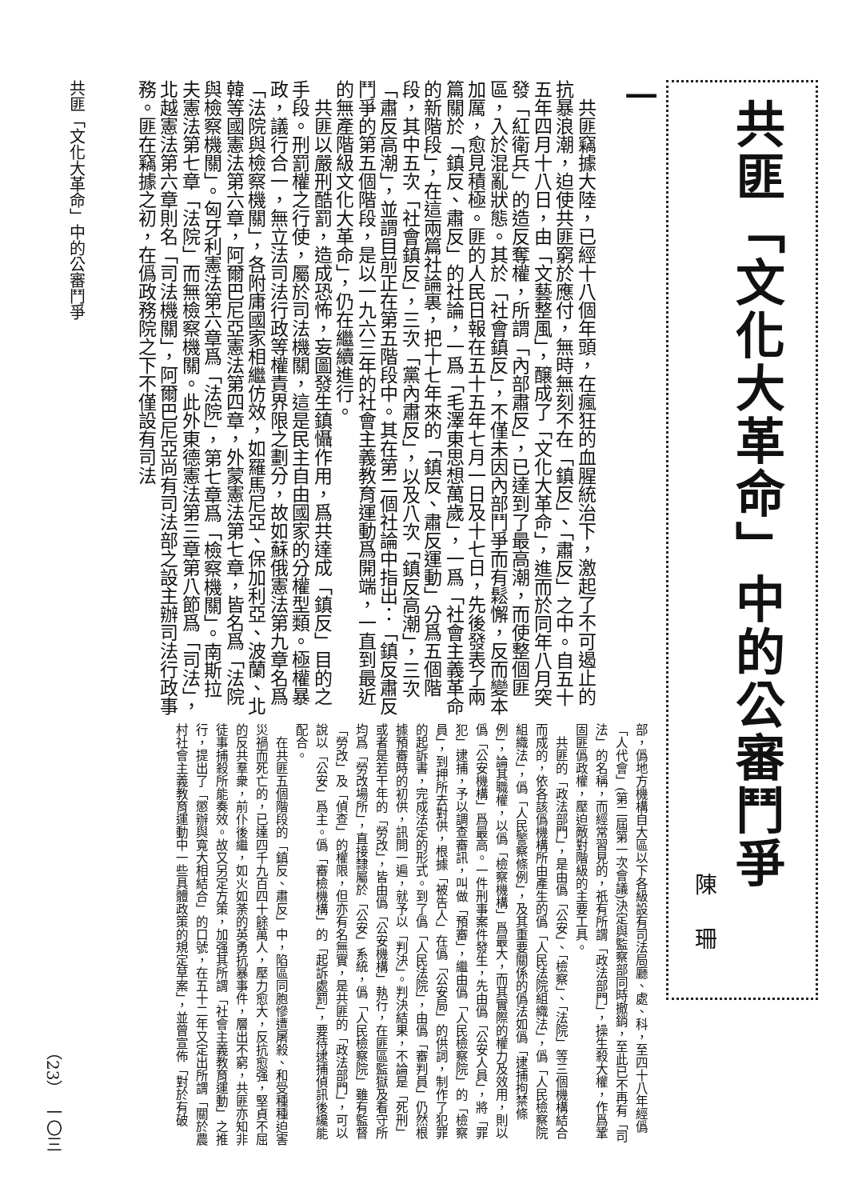共匪「文化大革命」中的公審鬥爭
陳珊
一
　共匪竊據大陸，已經十八個年頭，在瘋狂的血腥統治下，激起了不可遏止的抗暴浪潮，迫使共匪窮於應付，無時無刻不在「鎮反」、「肅反」之中。自五十五年四月十八日，由「文藝整風」，醸成了「文化大革命」，進而於同年八月突發「紅衛兵」的造反奪權，所謂「內部肅反」，已達到了最高潮，而使整個匪區，入於混亂狀態。其於「社會鎮反」，不僅未因內部鬥爭而有鬆懈，反而變本加厲，愈見積極。匪的人民日報在五十五年七月一日及十七日，先後發表了兩篇關於「鎮反、肅反」的社論，一爲「毛澤東思想萬歲」，一爲「社會主義革命的新階段」，在這兩篇社論裏，把十七年來的「鎮反、肅反運動」分爲五個階段，其中五次「社會鎮反」，三次「黨內肅反」，以及八次「鎮反高潮」，三次「肅反高潮」，並謂目前正在第五階段中。其在第二個社論中指出：「鎮反肅反鬥爭的第五個階段，是以一九六三年的社會主義教育運動爲開端，一直到最近的無產階級文化大革命」，仍在繼續進行。
　共匪以嚴刑酷罰，造成恐怖，妄圖發生鎮懾作用，爲共達成「鎮反」目的之手段。刑罰權之行使，屬於司法機關，這是民主自由國家的分權型類。極權暴政，議行合一，無立法司法行政等權責界限之劃分，故如蘇俄憲法第九章名爲「法院與檢察機關」，各附庸國家相繼仿效，如羅馬尼亞、保加利亞、波蘭、北韓等國憲法第六章，阿爾巴尼亞憲法第四章，外蒙憲法第七章，皆名爲「法院與檢察機關」。匈牙利憲法第六章爲「法院」，第七章爲「檢察機關」。南斯拉夫憲法第七章「法院」而無檢察機關。此外東德憲法第三章第八節爲「司法」，北越憲法第六章則名「司法機關」，阿爾巴尼亞尚有司法部之設主辦司法行政事務。匪在竊據之初，在僞政務院之下不僅設有司法
部，僞地方機構自大區以下各級設有司法局廳、處、科，至四十八年經僞「人代會」(第二屆第一次會議)決定與監察部同時撤銷，至此已不再有「司法」的名稱，而經常習見的，祇有所謂「政法部門」，操生殺大權，作爲鞏固匪僞政權，壓迫敵對階級的主要工具。
　共匪的「政法部門」，是由僞「公安」、「檢察」、「法院」等三個機構結合而成的，依各該僞機構所由產生的僞「人民法院組織法」，僞「人民檢察院組織法」，僞「人民警察條例」，及其重要關係的僞法如僞「逮捕拘禁條例」，論其職權，以僞「檢察機構」爲最大，而其實際的權力及效用，則以僞「公安機構」爲最高。一件刑事案件發生，先由僞「公安人員」，將「罪犯」逮捕，予以調查審訊，叫做「預審」，繼由僞「人民檢察院」的「檢察員」，到押所去對供，根據「被告人」在僞「公安局」的供詞，制作了犯罪的起訴書，完成法定的形式。到了僞「人民法院」，由僞「審判員」仍然根據預審時的初供，訊問一遍，就予以「判決」。判決結果，不論是「死刑」或者是若干年的「勞改」，皆由僞「公安機構」執行，在匪區監獄及看守所均爲「勞改場所」，直接隸屬於「公安」系統，僞「人民檢察院」雖有監督「勞改」及「偵查」的權限，但亦有名無實，是共匪的「政法部門」，可以說以「公安」爲主。僞「審檢機構」的「起訴處罰」，要待逮捕偵訊後纔能配合。
　在共匪五個階段的「鎮反、肅反」中，陷區同胞慘遭屠殺、和受種種迫害災禍而死亡的，已達四千九百四十餘萬人，壓力愈大，反抗愈强，堅貞不屈的反共羣衆，前仆後繼，如火如荼的英勇抗暴事件，層出不窮，共匪亦知非徒事捕殺所能奏效。故又另定方策，加强其所謂「社會主義教育運動」之推行，提出了「懲辦與寬大相結合」的口號，在五十二年又定出所謂「關於農村社會主義教育運動中一些具體政策的規定草案」，並曾宣佈「對於有破
共匪「文化大革命」中的公審鬥爭
（23）　一〇三